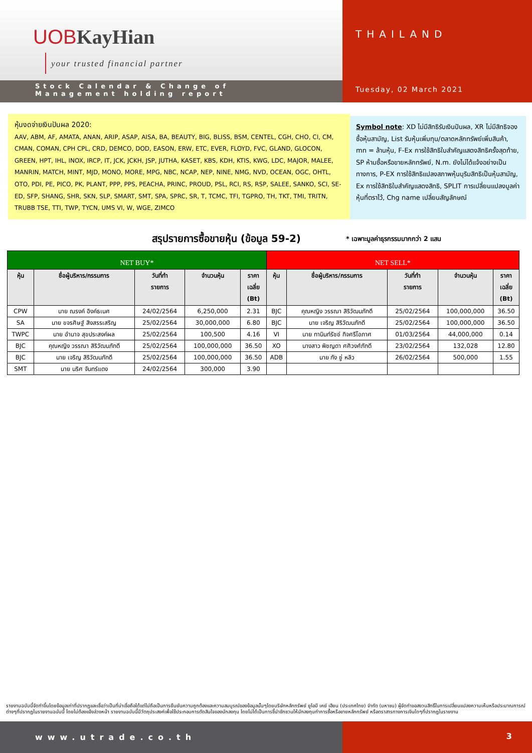UOB KayHian
your trusted financial partner
Stock Calendar & Change of
Management holding report
THAILAND
Tuesday, 02 March 2021
หุ้นงดจ่ายเงินปันผล 2020:
AAV, ABM, AF, AMATA, ANAN, ARIP, ASAP, AISA, BA, BEAUTY, BIG, BLISS, BSM, CENTEL, CGH, CHO, CI, CM, CMAN, COMAN, CPH CPL, CRD, DEMCO, DOD, EASON, ERW, ETC, EVER, FLOYD, FVC, GLAND, GLOCON, GREEN, HPT, IHL, INOX, IRCP, IT, JCK, JCKH, JSP, JUTHA, KASET, KBS, KDH, KTIS, KWG, LDC, MAJOR, MALEE, MANRIN, MATCH, MINT, MJD, MONO, MORE, MPG, NBC, NCAP, NEP, NINE, NMG, NVD, OCEAN, OGC, OHTL, OTO, PDI, PE, PICO, PK, PLANT, PPP, PPS, PEACHA, PRINC, PROUD, PSL, RCI, RS, RSP, SALEE, SANKO, SCI, SE-ED, SFP, SHANG, SHR, SKN, SLP, SMART, SMT, SPA, SPRC, SR, T, TCMC, TFI, TGPRO, TH, TKT, TMI, TRITN, TRUBB TSE, TTI, TWP, TYCN, UMS VI, W, WGE, ZIMCO
Symbol note: XD ไม่มีสิทธิรับเงินปันผล, XR ไม่มีสิทธิจองซื้อหุ้นสามัญ, List รับหุ้นเพิ่มทุน/ตลาดหลักทรัพย์เพิ่มสินค้า, mn = ล้านหุ้น, F-Ex การใช้สิทธิใบสำคัญแสดงสิทธิครั้งสุดท้าย, SP ห้ามซื้อหรือขายหลักทรัพย์, N.m. ยังไม่ได้แจ้งอย่างเป็นทางการ, P-EX การใช้สิทธิแปลงสภาพหุ้นบุริมสิทธิเป็นหุ้นสามัญ, Ex การใช้สิทธิใบสำคัญแสดงสิทธิ, SPLIT การเปลี่ยนแปลงมูลค่าหุ้นที่ตราไว้, Chg name เปลี่ยนสัญลักษณ์
สรุปรายการซื้อขายหุ้น (ข้อมูล 59-2)
* เฉพาะมูลค่าธุรกรรมมากกว่า 2 แสน
| NET BUY* | | | | | NET SELL* | | | | |
| --- | --- | --- | --- | --- | --- | --- | --- | --- | --- |
| หุ้น | ชื่อผู้บริหาร/กรรมการ | วันที่ทำ รายการ | จำนวนหุ้น | ราคา เฉลี่ย (Bt) | หุ้น | ชื่อผู้บริหาร/กรรมการ | วันที่ทำ รายการ | จำนวนหุ้น | ราคา เฉลี่ย (Bt) |
| CPW | นาย ณรงค์ อิงค์ธเนศ | 24/02/2564 | 6,250,000 | 2.31 | BJC | คุณหญิง วรรณา สิริวัฒนภักดี | 25/02/2564 | 100,000,000 | 36.50 |
| SA | นาย ขจรศิษฐ์ สิงสรรเสริญ | 25/02/2564 | 30,000,000 | 6.80 | BJC | นาย เจริญ สิริวัฒนภักดี | 25/02/2564 | 100,000,000 | 36.50 |
| TWPC | นาย อำนาจ สุขประสงค์ผล | 25/02/2564 | 100,500 | 4.16 | VI | นาย ทานินท์รัชช์ กิจศรีโอภาศ | 01/03/2564 | 44,000,000 | 0.14 |
| BJC | คุณหญิง วรรณา สิริวัฒนภักดี | 25/02/2564 | 100,000,000 | 36.50 | XO | นางสาว พิชญดา ศศิวงศ์ภักดี | 23/02/2564 | 132,028 | 12.80 |
| BJC | นาย เจริญ สิริวัฒนภักดี | 25/02/2564 | 100,000,000 | 36.50 | ADB | นาย กัง ซู่ หลิว | 26/02/2564 | 500,000 | 1.55 |
| SMT | นาย นริศ จันทร์แดง | 24/02/2564 | 300,000 | 3.90 | | | | | |
รายงานฉบับนี้จัดทำขึ้นโดยข้อมูลเท่าที่ปรากฏและเชื่อว่าเป็นที่น่าเชื่อถือได้แต่ไม่ถือเป็นการยืนยันความถูกต้องและความสมบูรณ์ของข้อมูลนั้นๆโดยบริษัทหลักทรัพย์ ยูโอบี เคย์ เฮียน (ประเทศไทย) จำกัด (มหาชน) ผู้จัดทำขอสงวนสิทธิ์ในการเปลี่ยนแปลงความเห็นหรือประมาณการณ์ต่างๆที่ปรากฏในรายงานฉบับนี้ โดยไม่ต้องแจ้งล่วงหน้า รายงานฉบับนี้มีวัตถุประสงค์เพื่อใช้ประกอบการตัดสินใจของนักลงทุน โดยไม่ได้เป็นการชี้นำชักชวนให้นักลงทุนทำการซื้อหรือขายหลักทรัพย์ หรือตราสารทางการเงินใดๆที่ปรากฏในรายงาน
www.utrade.co.th 3